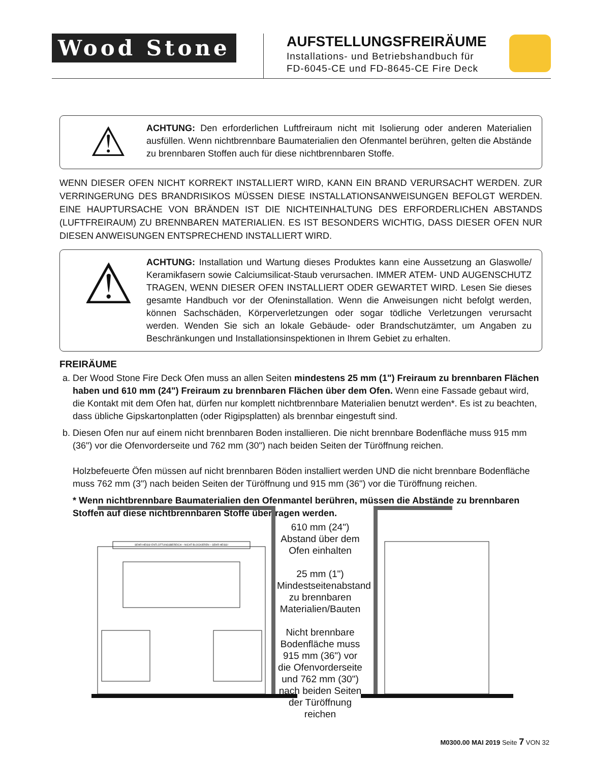Wood Stone
AUFSTELLUNGSFREIRÄUME
Installations- und Betriebshandbuch für
FD-6045-CE und FD-8645-CE Fire Deck
⚠
ACHTUNG: Den erforderlichen Luftfreiraum nicht mit Isolierung oder anderen Materialien ausfüllen. Wenn nichtbrennbare Baumaterialien den Ofenmantel berühren, gelten die Abstände zu brennbaren Stoffen auch für diese nichtbrennbaren Stoffe.
WENN DIESER OFEN NICHT KORREKT INSTALLIERT WIRD, KANN EIN BRAND VERURSACHT WERDEN. ZUR VERRINGERUNG DES BRANDRISIKOS MÜSSEN DIESE INSTALLATIONSANWEISUNGEN BEFOLGT WERDEN. EINE HAUPTURSACHE VON BRÄNDEN IST DIE NICHTEINHALTUNG DES ERFORDERLICHEN ABSTANDS (LUFTFREIRAUM) ZU BRENNBAREN MATERIALIEN. ES IST BESONDERS WICHTIG, DASS DIESER OFEN NUR DIESEN ANWEISUNGEN ENTSPRECHEND INSTALLIERT WIRD.
⚠
ACHTUNG: Installation und Wartung dieses Produktes kann eine Aussetzung an Glaswolle/ Keramikfasern sowie Calciumsilicat-Staub verursachen. IMMER ATEM- UND AUGENSCHUTZ TRAGEN, WENN DIESER OFEN INSTALLIERT ODER GEWARTET WIRD. Lesen Sie dieses gesamte Handbuch vor der Ofeninstallation. Wenn die Anweisungen nicht befolgt werden, können Sachschäden, Körperverletzungen oder sogar tödliche Verletzungen verursacht werden. Wenden Sie sich an lokale Gebäude- oder Brandschutzämter, um Angaben zu Beschränkungen und Installationsinspektionen in Ihrem Gebiet zu erhalten.
FREIRÄUME
a. Der Wood Stone Fire Deck Ofen muss an allen Seiten mindestens 25 mm (1") Freiraum zu brennbaren Flächen haben und 610 mm (24") Freiraum zu brennbaren Flächen über dem Ofen. Wenn eine Fassade gebaut wird, die Kontakt mit dem Ofen hat, dürfen nur komplett nichtbrennbare Materialien benutzt werden*. Es ist zu beachten, dass übliche Gipskartonplatten (oder Rigipsplatten) als brennbar eingestuft sind.
b. Diesen Ofen nur auf einem nicht brennbaren Boden installieren. Die nicht brennbare Bodenfläche muss 915 mm (36") vor die Ofenvorderseite und 762 mm (30") nach beiden Seiten der Türöffnung reichen.
Holzbefeuerte Öfen müssen auf nicht brennbaren Böden installiert werden UND die nicht brennbare Bodenfläche muss 762 mm (3") nach beiden Seiten der Türöffnung und 915 mm (36") vor die Türöffnung reichen.
* Wenn nichtbrennbare Baumaterialien den Ofenmantel berühren, müssen die Abstände zu brennbaren Stoffen auf diese nichtbrennbaren Stoffe übertragen werden.
610 mm (24")
Abstand über dem
Ofen einhalten
25 mm (1")
Mindestseitenabstand
zu brennbaren
Materialien/Bauten
Nicht brennbare
Bodenfläche muss
915 mm (36") vor
die Ofenvorderseite
und 762 mm (30")
nach beiden Seiten
der Türöffnung
reichen
SEHR HEISS! ENTLÜFTUNGSBEREICH – NICHT BLOCKIEREN – SEHR HEISS!
M0300.00 MAI 2019 Seite 7 VON 32